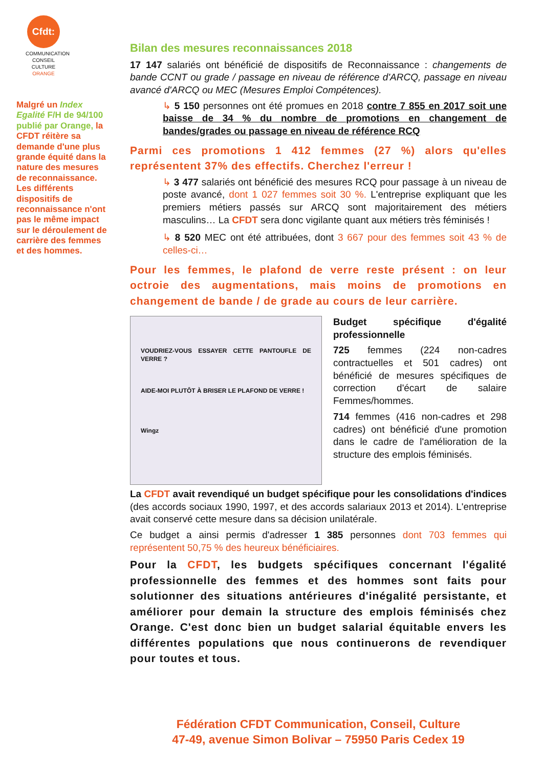Cfdt:
COMMUNICATION CONSEIL CULTURE ORANGE
Malgré un Index Egalité F/H de 94/100 publié par Orange, la CFDT réitère sa demande d'une plus grande équité dans la nature des mesures de reconnaissance. Les différents dispositifs de reconnaissance n'ont pas le même impact sur le déroulement de carrière des femmes et des hommes.
Bilan des mesures reconnaissances 2018
17 147 salariés ont bénéficié de dispositifs de Reconnaissance : changements de bande CCNT ou grade / passage en niveau de référence d'ARCQ, passage en niveau avancé d'ARCQ ou MEC (Mesures Emploi Compétences).
↳ 5 150 personnes ont été promues en 2018 contre 7 855 en 2017 soit une baisse de 34 % du nombre de promotions en changement de bandes/grades ou passage en niveau de référence RCQ
Parmi ces promotions 1 412 femmes (27 %) alors qu'elles représentent 37% des effectifs. Cherchez l'erreur !
↳ 3 477 salariés ont bénéficié des mesures RCQ pour passage à un niveau de poste avancé, dont 1 027 femmes soit 30 %. L'entreprise expliquant que les premiers métiers passés sur ARCQ sont majoritairement des métiers masculins… La CFDT sera donc vigilante quant aux métiers très féminisés !
↳ 8 520 MEC ont été attribuées, dont 3 667 pour des femmes soit 43 % de celles-ci…
Pour les femmes, le plafond de verre reste présent : on leur octroie des augmentations, mais moins de promotions en changement de bande / de grade au cours de leur carrière.
VOUDRIEZ-VOUS ESSAYER CETTE PANTOUFLE DE VERRE ?
AIDE-MOI PLUTÔT À BRISER LE PLAFOND DE VERRE !
Wingz
Budget spécifique d'égalité professionnelle
725 femmes (224 non-cadres contractuelles et 501 cadres) ont bénéficié de mesures spécifiques de correction d'écart de salaire Femmes/hommes.
714 femmes (416 non-cadres et 298 cadres) ont bénéficié d'une promotion dans le cadre de l'amélioration de la structure des emplois féminisés.
La CFDT avait revendiqué un budget spécifique pour les consolidations d'indices (des accords sociaux 1990, 1997, et des accords salariaux 2013 et 2014). L'entreprise avait conservé cette mesure dans sa décision unilatérale.
Ce budget a ainsi permis d'adresser 1 385 personnes dont 703 femmes qui représentent 50,75 % des heureux bénéficiaires.
Pour la CFDT, les budgets spécifiques concernant l'égalité professionnelle des femmes et des hommes sont faits pour solutionner des situations antérieures d'inégalité persistante, et améliorer pour demain la structure des emplois féminisés chez Orange. C'est donc bien un budget salarial équitable envers les différentes populations que nous continuerons de revendiquer pour toutes et tous.
Fédération CFDT Communication, Conseil, Culture
47-49, avenue Simon Bolivar – 75950 Paris Cedex 19